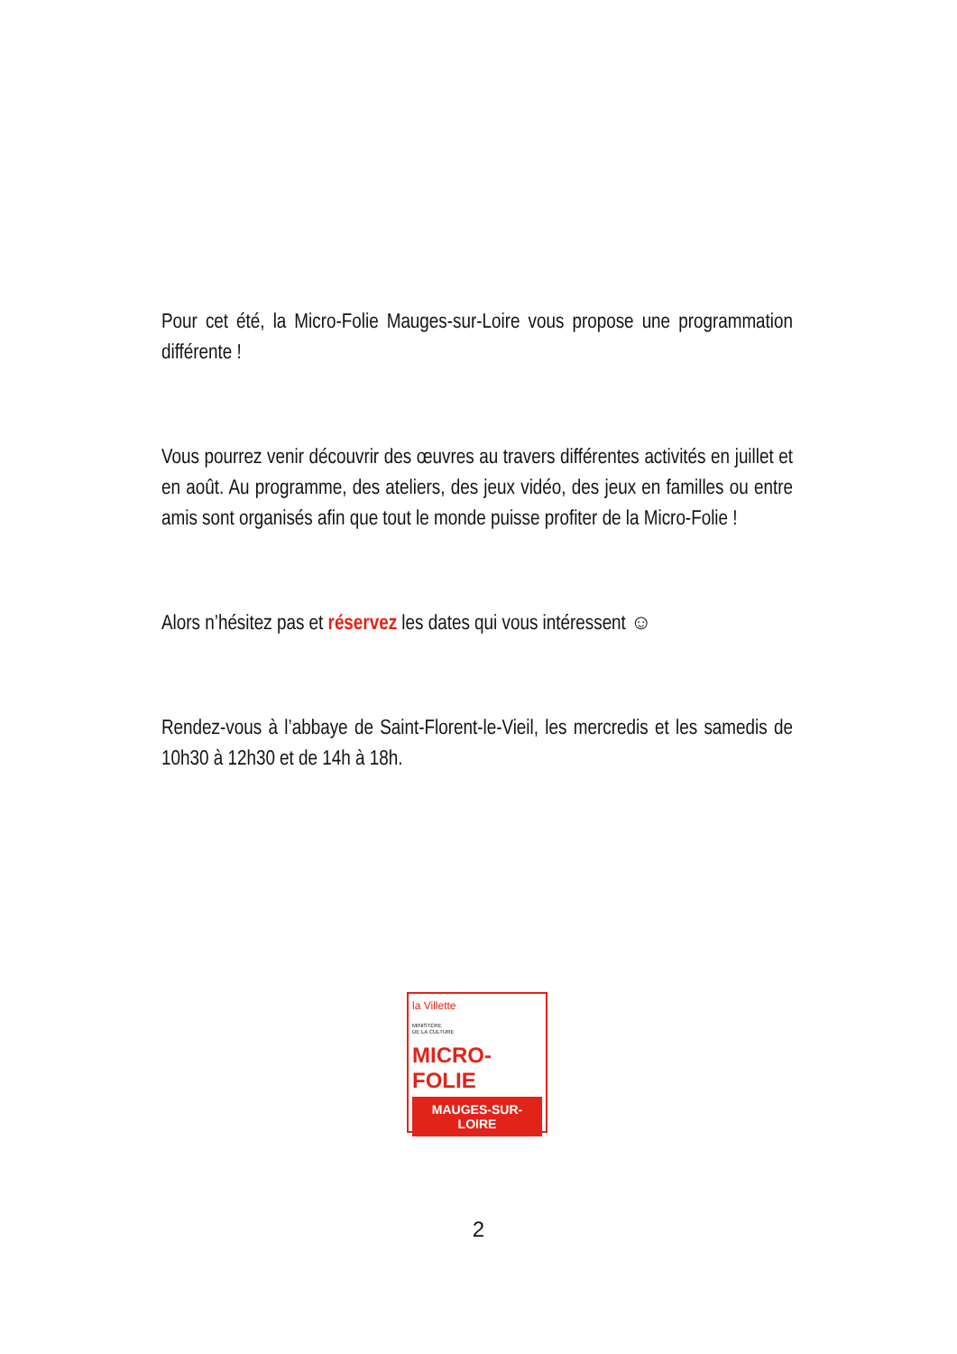Pour cet été, la Micro-Folie Mauges-sur-Loire vous propose une programmation différente !
Vous pourrez venir découvrir des œuvres au travers différentes activités en juillet et en août. Au programme, des ateliers, des jeux vidéo, des jeux en familles ou entre amis sont organisés afin que tout le monde puisse profiter de la Micro-Folie !
Alors n’hésitez pas et réservez les dates qui vous intéressent ☺
Rendez-vous à l’abbaye de Saint-Florent-le-Vieil, les mercredis et les samedis de 10h30 à 12h30 et de 14h à 18h.
la Villette
MINISTÈRE
DE LA CULTURE
MICRO-FOLIE
MAUGES-SUR-LOIRE
2